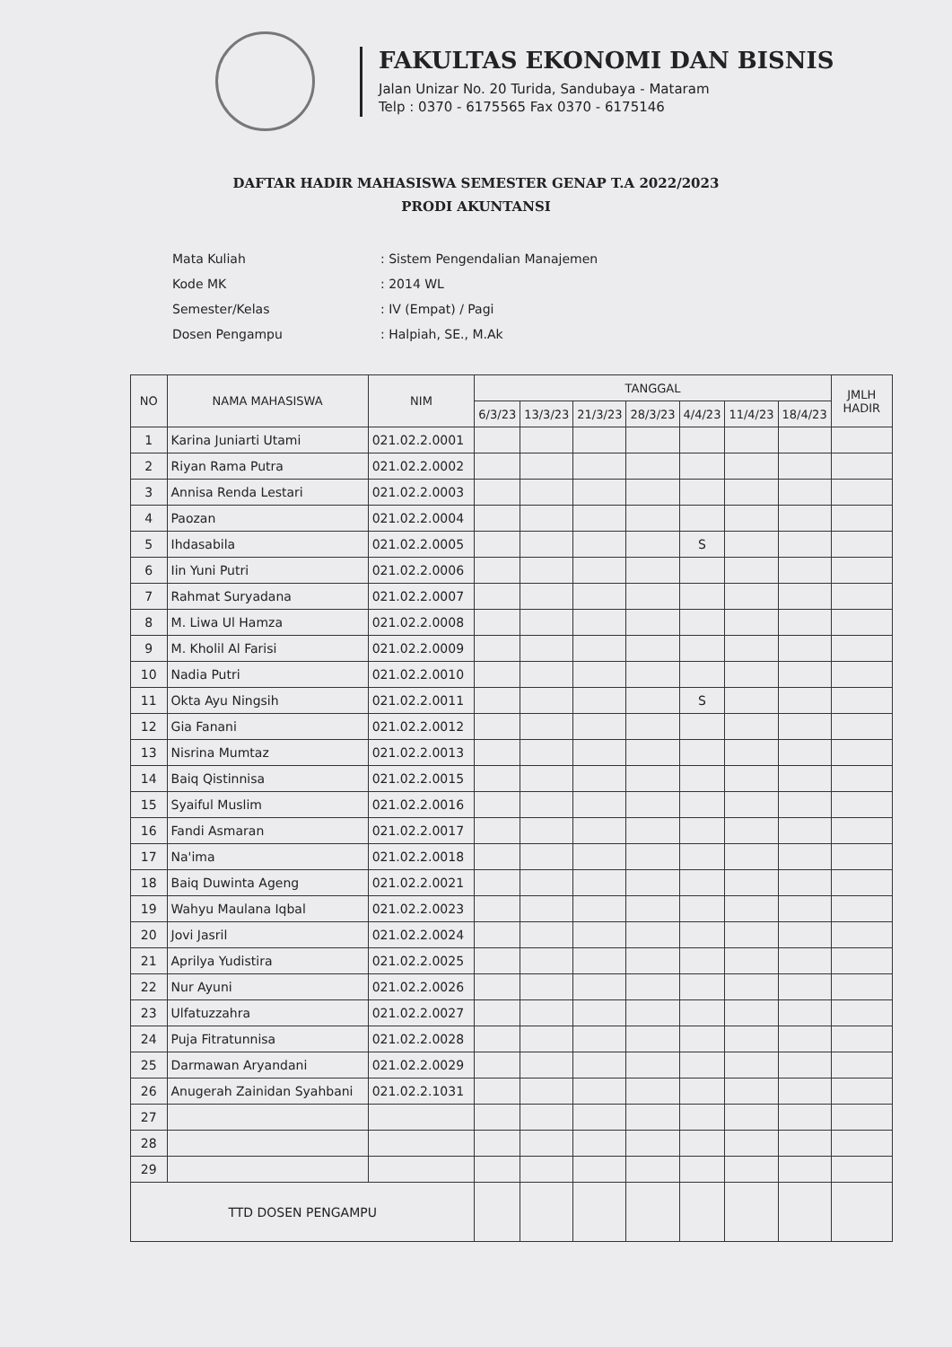FAKULTAS EKONOMI DAN BISNIS
Jalan Unizar No. 20 Turida, Sandubaya - Mataram
Telp : 0370 - 6175565 Fax 0370 - 6175146
DAFTAR HADIR MAHASISWA SEMESTER GENAP T.A 2022/2023
PRODI AKUNTANSI
| Mata Kuliah | : Sistem Pengendalian Manajemen |
| Kode MK | : 2014 WL |
| Semester/Kelas | : IV (Empat) / Pagi |
| Dosen Pengampu | : Halpiah, SE., M.Ak |
| NO | NAMA MAHASISWA | NIM | TANGGAL | | | | | | | JMLH HADIR |
| --- | --- | --- | --- | --- | --- | --- | --- | --- | --- | --- |
| | | | 6/3/23 | 13/3/23 | 21/3/23 | 28/3/23 | 4/4/23 | 11/4/23 | 18/4/23 | |
| 1 | Karina Juniarti Utami | 021.02.2.0001 | | | | | | | | |
| 2 | Riyan Rama Putra | 021.02.2.0002 | | | | | | | | |
| 3 | Annisa Renda Lestari | 021.02.2.0003 | | | | | | | | |
| 4 | Paozan | 021.02.2.0004 | | | | | | | | |
| 5 | Ihdasabila | 021.02.2.0005 | | | | | S | | | |
| 6 | Iin Yuni Putri | 021.02.2.0006 | | | | | | | | |
| 7 | Rahmat Suryadana | 021.02.2.0007 | | | | | | | | |
| 8 | M. Liwa Ul Hamza | 021.02.2.0008 | | | | | | | | |
| 9 | M. Kholil Al Farisi | 021.02.2.0009 | | | | | | | | |
| 10 | Nadia Putri | 021.02.2.0010 | | | | | | | | |
| 11 | Okta Ayu Ningsih | 021.02.2.0011 | | | | | S | | | |
| 12 | Gia Fanani | 021.02.2.0012 | | | | | | | | |
| 13 | Nisrina Mumtaz | 021.02.2.0013 | | | | | | | | |
| 14 | Baiq Qistinnisa | 021.02.2.0015 | | | | | | | | |
| 15 | Syaiful Muslim | 021.02.2.0016 | | | | | | | | |
| 16 | Fandi Asmaran | 021.02.2.0017 | | | | | | | | |
| 17 | Na'ima | 021.02.2.0018 | | | | | | | | |
| 18 | Baiq Duwinta Ageng | 021.02.2.0021 | | | | | | | | |
| 19 | Wahyu Maulana Iqbal | 021.02.2.0023 | | | | | | | | |
| 20 | Jovi Jasril | 021.02.2.0024 | | | | | | | | |
| 21 | Aprilya Yudistira | 021.02.2.0025 | | | | | | | | |
| 22 | Nur Ayuni | 021.02.2.0026 | | | | | | | | |
| 23 | Ulfatuzzahra | 021.02.2.0027 | | | | | | | | |
| 24 | Puja Fitratunnisa | 021.02.2.0028 | | | | | | | | |
| 25 | Darmawan Aryandani | 021.02.2.0029 | | | | | | | | |
| 26 | Anugerah Zainidan Syahbani | 021.02.2.1031 | | | | | | | | |
| 27 | | | | | | | | | | |
| 28 | | | | | | | | | | |
| 29 | | | | | | | | | | |
| TTD DOSEN PENGAMPU | | | | | | | | | | |